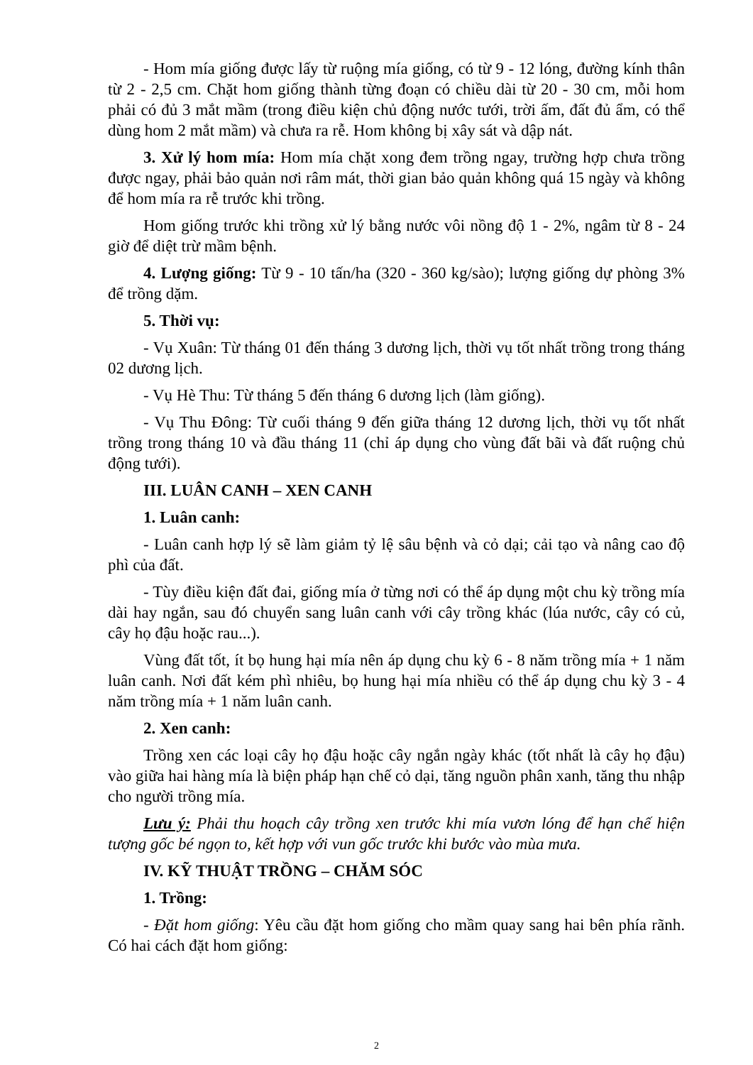- Hom mía giống được lấy từ ruộng mía giống, có từ 9 - 12 lóng, đường kính thân từ 2 - 2,5 cm. Chặt hom giống thành từng đoạn có chiều dài từ 20 - 30 cm, mỗi hom phải có đủ 3 mắt mầm (trong điều kiện chủ động nước tưới, trời ấm, đất đủ ẩm, có thể dùng hom 2 mắt mầm) và chưa ra rễ. Hom không bị xây sát và dập nát.
3. Xử lý hom mía: Hom mía chặt xong đem trồng ngay, trường hợp chưa trồng được ngay, phải bảo quản nơi râm mát, thời gian bảo quản không quá 15 ngày và không để hom mía ra rễ trước khi trồng.
Hom giống trước khi trồng xử lý bằng nước vôi nồng độ 1 - 2%, ngâm từ 8 - 24 giờ để diệt trừ mầm bệnh.
4. Lượng giống: Từ 9 - 10 tấn/ha (320 - 360 kg/sào); lượng giống dự phòng 3% để trồng dặm.
5. Thời vụ:
- Vụ Xuân: Từ tháng 01 đến tháng 3 dương lịch, thời vụ tốt nhất trồng trong tháng 02 dương lịch.
- Vụ Hè Thu: Từ tháng 5 đến tháng 6 dương lịch (làm giống).
- Vụ Thu Đông: Từ cuối tháng 9 đến giữa tháng 12 dương lịch, thời vụ tốt nhất trồng trong tháng 10 và đầu tháng 11 (chỉ áp dụng cho vùng đất bãi và đất ruộng chủ động tưới).
III. LUÂN CANH – XEN CANH
1. Luân canh:
- Luân canh hợp lý sẽ làm giảm tỷ lệ sâu bệnh và cỏ dại; cải tạo và nâng cao độ phì của đất.
- Tùy điều kiện đất đai, giống mía ở từng nơi có thể áp dụng một chu kỳ trồng mía dài hay ngắn, sau đó chuyển sang luân canh với cây trồng khác (lúa nước, cây có củ, cây họ đậu hoặc rau...).
Vùng đất tốt, ít bọ hung hại mía nên áp dụng chu kỳ 6 - 8 năm trồng mía + 1 năm luân canh. Nơi đất kém phì nhiêu, bọ hung hại mía nhiều có thể áp dụng chu kỳ 3 - 4 năm trồng mía + 1 năm luân canh.
2. Xen canh:
Trồng xen các loại cây họ đậu hoặc cây ngắn ngày khác (tốt nhất là cây họ đậu) vào giữa hai hàng mía là biện pháp hạn chế cỏ dại, tăng nguồn phân xanh, tăng thu nhập cho người trồng mía.
Lưu ý: Phải thu hoạch cây trồng xen trước khi mía vươn lóng để hạn chế hiện tượng gốc bé ngọn to, kết hợp với vun gốc trước khi bước vào mùa mưa.
IV. KỸ THUẬT TRỒNG – CHĂM SÓC
1. Trồng:
- Đặt hom giống: Yêu cầu đặt hom giống cho mầm quay sang hai bên phía rãnh. Có hai cách đặt hom giống:
2